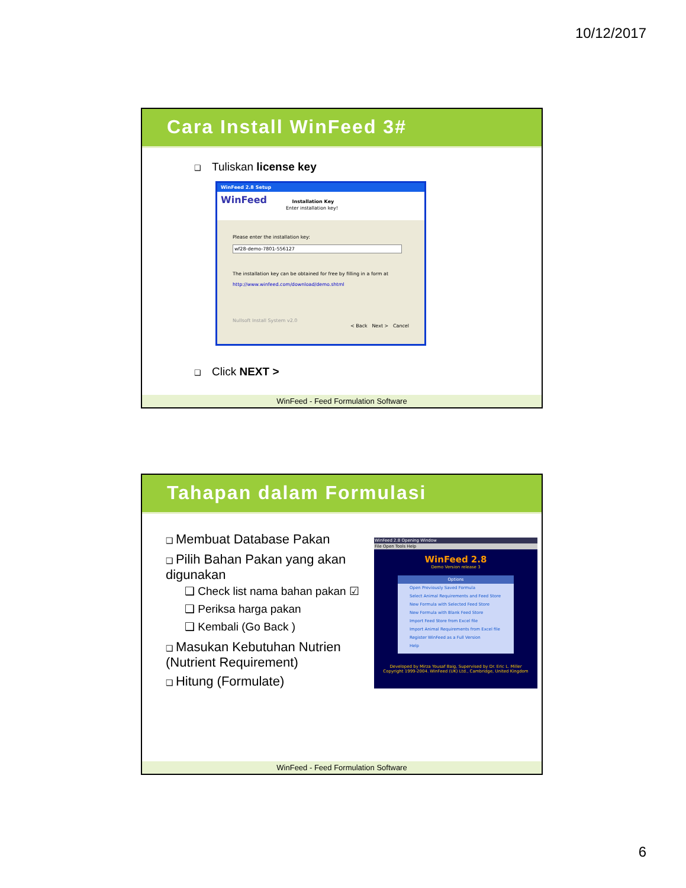10/12/2017
Cara Install WinFeed 3#
❑ Tuliskan license key
WinFeed 2.8 Setup
WinFeed Installation Key
Enter installation key!
Please enter the installation key:
wf28-demo-7801-556127
The installation key can be obtained for free by filling in a form at
http://www.winfeed.com/download/demo.shtml
Nullsoft Install System v2.0
< Back Next > Cancel
❑ Click NEXT >
WinFeed - Feed Formulation Software
Tahapan dalam Formulasi
❑ Membuat Database Pakan
❑ Pilih Bahan Pakan yang akan digunakan
❑ Check list nama bahan pakan ☑
❑ Periksa harga pakan
❑ Kembali (Go Back )
❑ Masukan Kebutuhan Nutrien (Nutrient Requirement)
❑ Hitung (Formulate)
WinFeed 2.8 Opening Window
File Open Tools Help
WinFeed 2.8
Demo Version release 3
Options
Open Previously Saved Formula
Select Animal Requirements and Feed Store
New Formula with Selected Feed Store
New Formula with Blank Feed Store
Import Feed Store from Excel file
Import Animal Requirements from Excel file
Register WinFeed as a Full Version
Help
Developed by Mirza Yousaf Baig, Supervised by Dr. Eric L. Miller
Copyright 1999-2004. WinFeed (UK) Ltd., Cambridge, United Kingdom
WinFeed - Feed Formulation Software
6